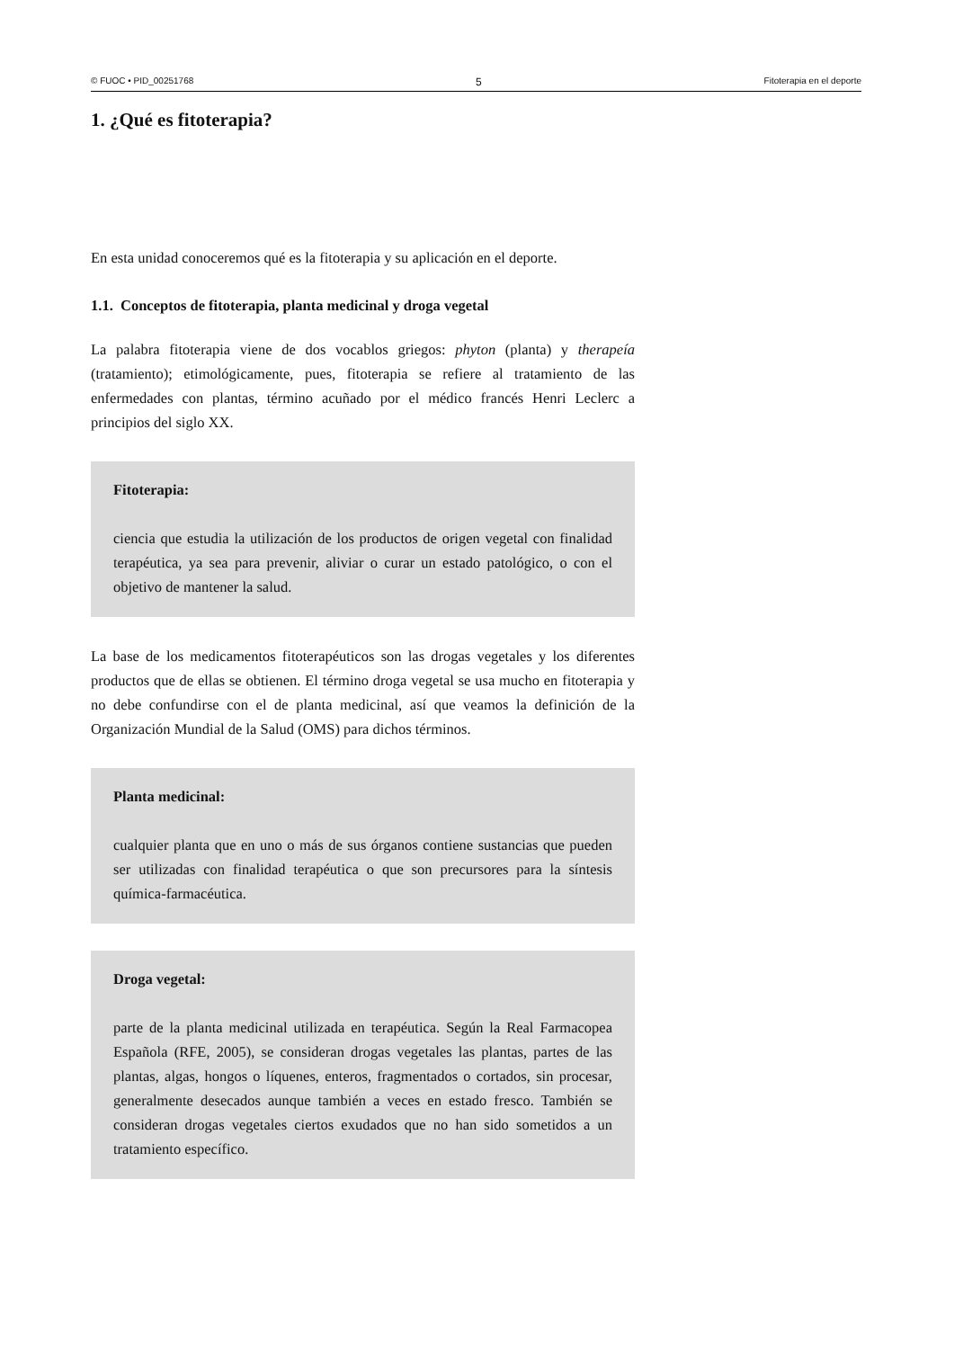© FUOC • PID_00251768 5 Fitoterapia en el deporte
1. ¿Qué es fitoterapia?
En esta unidad conoceremos qué es la fitoterapia y su aplicación en el deporte.
1.1. Conceptos de fitoterapia, planta medicinal y droga vegetal
La palabra fitoterapia viene de dos vocablos griegos: phyton (planta) y therapeía (tratamiento); etimológicamente, pues, fitoterapia se refiere al tratamiento de las enfermedades con plantas, término acuñado por el médico francés Henri Leclerc a principios del siglo XX.
Fitoterapia:
ciencia que estudia la utilización de los productos de origen vegetal con finalidad terapéutica, ya sea para prevenir, aliviar o curar un estado patológico, o con el objetivo de mantener la salud.
La base de los medicamentos fitoterapéuticos son las drogas vegetales y los diferentes productos que de ellas se obtienen. El término droga vegetal se usa mucho en fitoterapia y no debe confundirse con el de planta medicinal, así que veamos la definición de la Organización Mundial de la Salud (OMS) para dichos términos.
Planta medicinal:
cualquier planta que en uno o más de sus órganos contiene sustancias que pueden ser utilizadas con finalidad terapéutica o que son precursores para la síntesis química-farmacéutica.
Droga vegetal:
parte de la planta medicinal utilizada en terapéutica. Según la Real Farmacopea Española (RFE, 2005), se consideran drogas vegetales las plantas, partes de las plantas, algas, hongos o líquenes, enteros, fragmentados o cortados, sin procesar, generalmente desecados aunque también a veces en estado fresco. También se consideran drogas vegetales ciertos exudados que no han sido sometidos a un tratamiento específico.